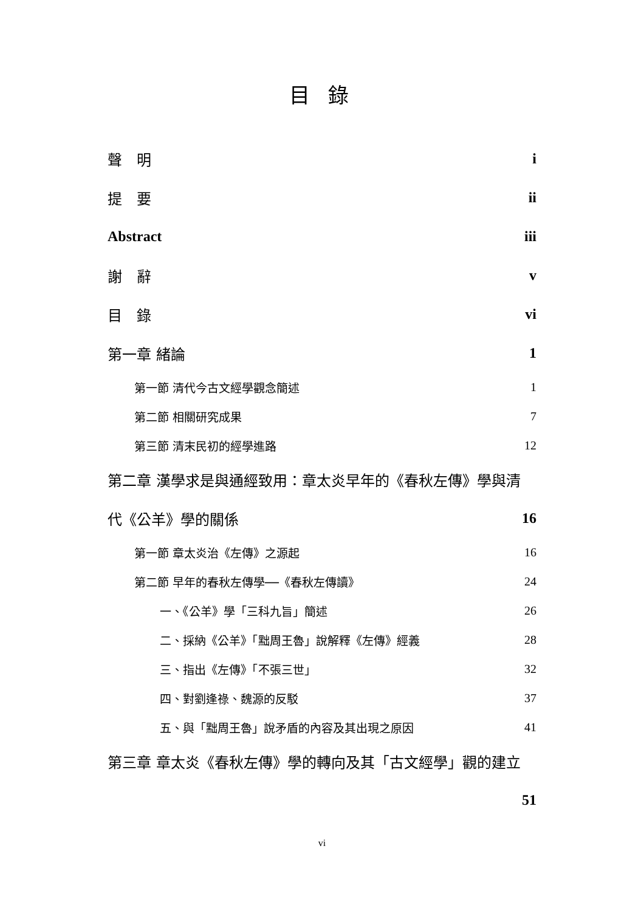目 錄
聲　明 i
提　要 ii
Abstract iii
謝　辭 v
目　錄 vi
第一章 緒論 1
第一節 清代今古文經學觀念簡述 1
第二節 相關研究成果 7
第三節 清末民初的經學進路 12
第二章 漢學求是與通經致用：章太炎早年的《春秋左傳》學與清
代《公羊》學的關係 16
第一節 章太炎治《左傳》之源起 16
第二節 早年的春秋左傳學──《春秋左傳讀》 24
一、《公羊》學「三科九旨」簡述 26
二、採納《公羊》「黜周王魯」說解釋《左傳》經義 28
三、指出《左傳》「不張三世」 32
四、對劉逢祿、魏源的反駁 37
五、與「黜周王魯」說矛盾的內容及其出現之原因 41
第三章 章太炎《春秋左傳》學的轉向及其「古文經學」觀的建立
51
vi